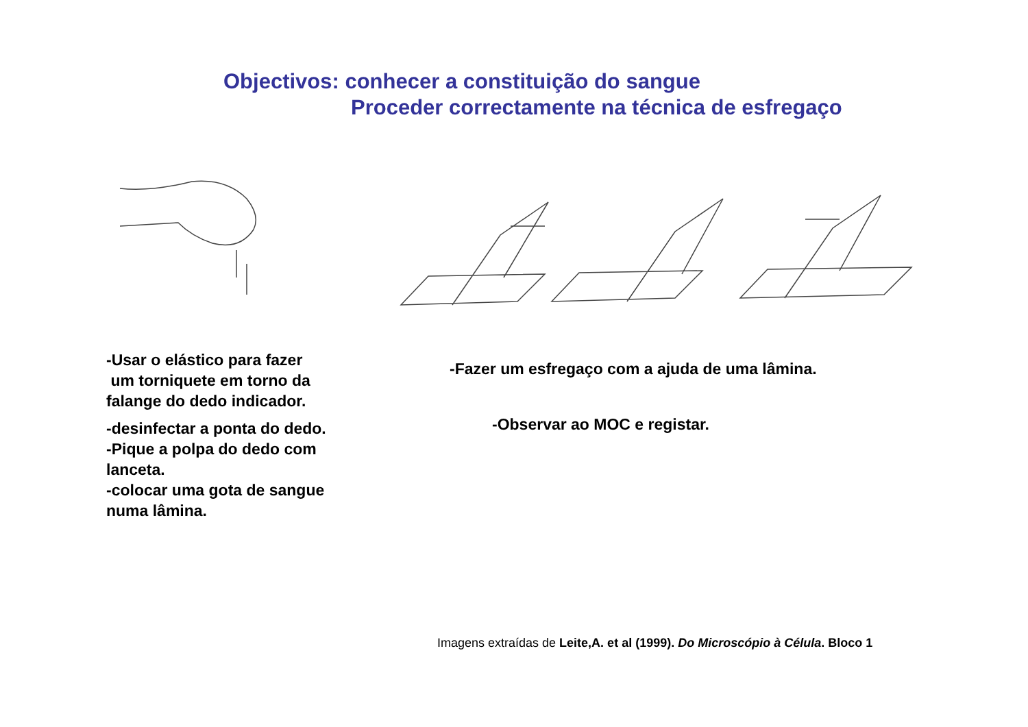Objectivos: conhecer a constituição do sangue
Proceder correctamente na técnica de esfregaço
-Usar o elástico para fazer
um torniquete em torno da falange do dedo indicador.
-desinfectar a ponta do dedo.
-Pique a polpa do dedo com lanceta.
-colocar uma gota de sangue numa lâmina.
-Fazer um esfregaço com a ajuda de uma lâmina.
-Observar ao MOC e registar.
Imagens extraídas de Leite,A. et al (1999). Do Microscópio à Célula. Bloco 1